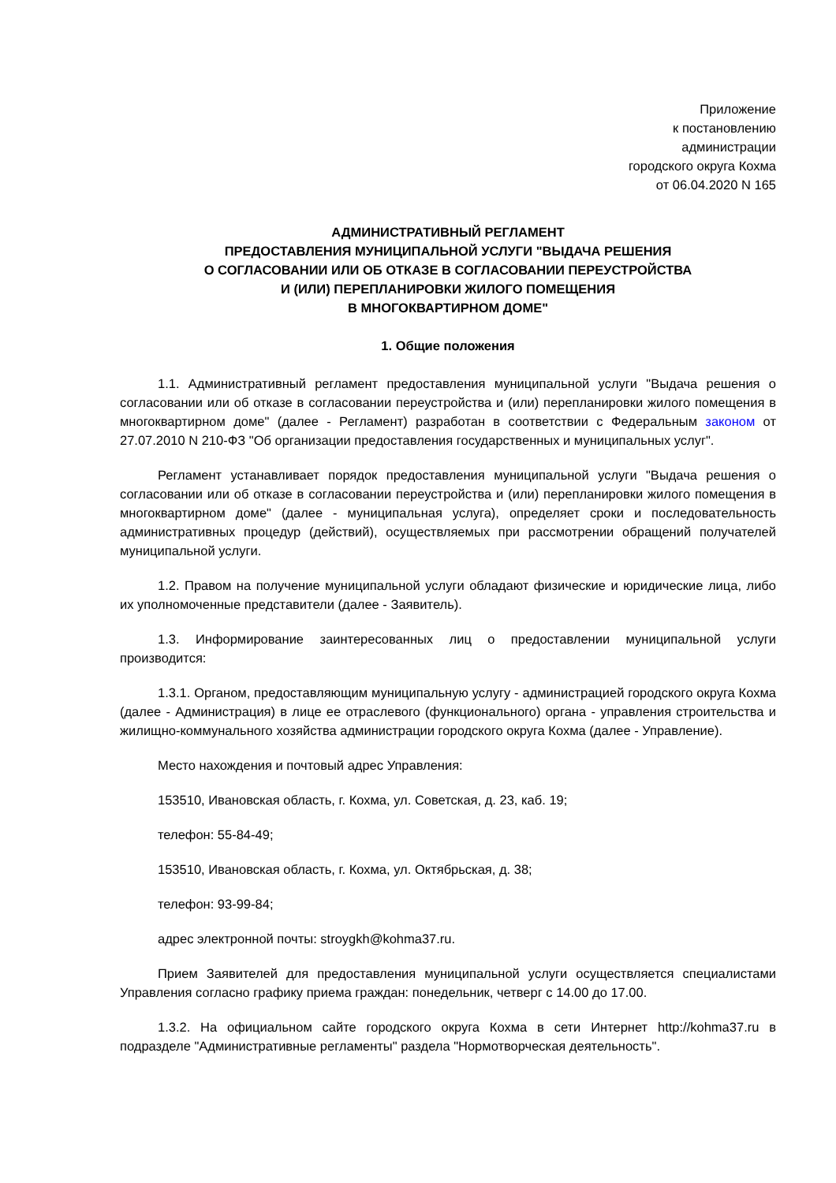Приложение
к постановлению
администрации
городского округа Кохма
от 06.04.2020 N 165
АДМИНИСТРАТИВНЫЙ РЕГЛАМЕНТ
ПРЕДОСТАВЛЕНИЯ МУНИЦИПАЛЬНОЙ УСЛУГИ "ВЫДАЧА РЕШЕНИЯ
О СОГЛАСОВАНИИ ИЛИ ОБ ОТКАЗЕ В СОГЛАСОВАНИИ ПЕРЕУСТРОЙСТВА
И (ИЛИ) ПЕРЕПЛАНИРОВКИ ЖИЛОГО ПОМЕЩЕНИЯ
В МНОГОКВАРТИРНОМ ДОМЕ"
1. Общие положения
1.1. Административный регламент предоставления муниципальной услуги "Выдача решения о согласовании или об отказе в согласовании переустройства и (или) перепланировки жилого помещения в многоквартирном доме" (далее - Регламент) разработан в соответствии с Федеральным законом от 27.07.2010 N 210-ФЗ "Об организации предоставления государственных и муниципальных услуг".
Регламент устанавливает порядок предоставления муниципальной услуги "Выдача решения о согласовании или об отказе в согласовании переустройства и (или) перепланировки жилого помещения в многоквартирном доме" (далее - муниципальная услуга), определяет сроки и последовательность административных процедур (действий), осуществляемых при рассмотрении обращений получателей муниципальной услуги.
1.2. Правом на получение муниципальной услуги обладают физические и юридические лица, либо их уполномоченные представители (далее - Заявитель).
1.3. Информирование заинтересованных лиц о предоставлении муниципальной услуги производится:
1.3.1. Органом, предоставляющим муниципальную услугу - администрацией городского округа Кохма (далее - Администрация) в лице ее отраслевого (функционального) органа - управления строительства и жилищно-коммунального хозяйства администрации городского округа Кохма (далее - Управление).
Место нахождения и почтовый адрес Управления:
153510, Ивановская область, г. Кохма, ул. Советская, д. 23, каб. 19;
телефон: 55-84-49;
153510, Ивановская область, г. Кохма, ул. Октябрьская, д. 38;
телефон: 93-99-84;
адрес электронной почты: stroygkh@kohma37.ru.
Прием Заявителей для предоставления муниципальной услуги осуществляется специалистами Управления согласно графику приема граждан: понедельник, четверг с 14.00 до 17.00.
1.3.2. На официальном сайте городского округа Кохма в сети Интернет http://kohma37.ru в подразделе "Административные регламенты" раздела "Нормотворческая деятельность".